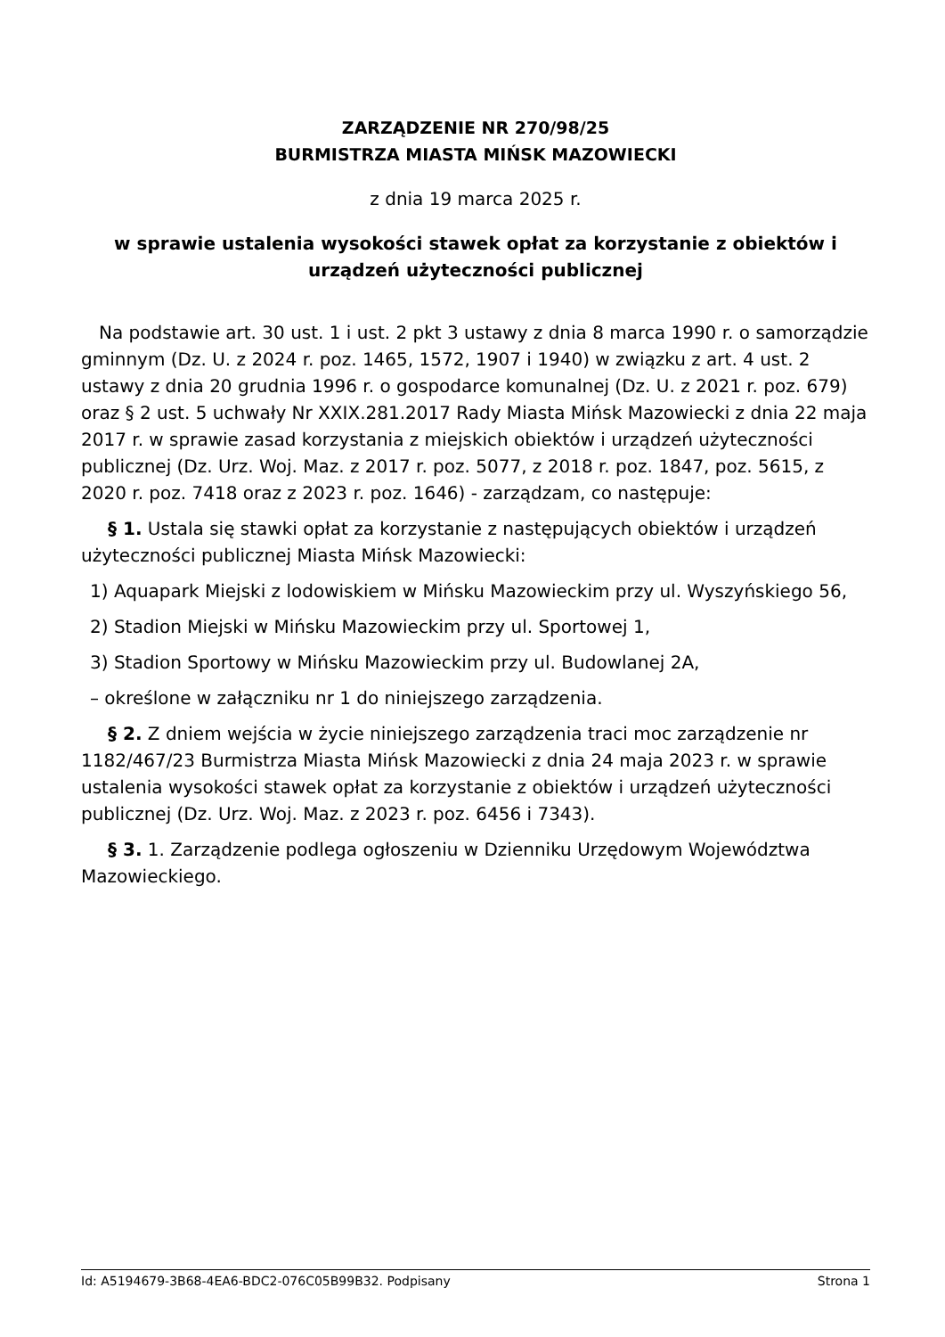ZARZĄDZENIE NR 270/98/25
BURMISTRZA MIASTA MIŃSK MAZOWIECKI
z dnia 19 marca 2025 r.
w sprawie ustalenia wysokości stawek opłat za korzystanie z obiektów i urządzeń użyteczności publicznej
Na podstawie art. 30 ust. 1 i ust. 2 pkt 3 ustawy z dnia 8 marca 1990 r. o samorządzie gminnym (Dz. U. z 2024 r. poz. 1465, 1572, 1907 i 1940) w związku z art. 4 ust. 2 ustawy z dnia 20 grudnia 1996 r. o gospodarce komunalnej (Dz. U. z 2021 r. poz. 679) oraz § 2 ust. 5 uchwały Nr XXIX.281.2017 Rady Miasta Mińsk Mazowiecki z dnia 22 maja 2017 r. w sprawie zasad korzystania z miejskich obiektów i urządzeń użyteczności publicznej (Dz. Urz. Woj. Maz. z 2017 r. poz. 5077, z 2018 r. poz. 1847, poz. 5615, z 2020 r. poz. 7418 oraz z 2023 r. poz. 1646) - zarządzam, co następuje:
§ 1. Ustala się stawki opłat za korzystanie z następujących obiektów i urządzeń użyteczności publicznej Miasta Mińsk Mazowiecki:
1) Aquapark Miejski z lodowiskiem w Mińsku Mazowieckim przy ul. Wyszyńskiego 56,
2) Stadion Miejski w Mińsku Mazowieckim przy ul. Sportowej 1,
3) Stadion Sportowy w Mińsku Mazowieckim przy ul. Budowlanej 2A,
– określone w załączniku nr 1 do niniejszego zarządzenia.
§ 2. Z dniem wejścia w życie niniejszego zarządzenia traci moc zarządzenie nr 1182/467/23 Burmistrza Miasta Mińsk Mazowiecki z dnia 24 maja 2023 r. w sprawie ustalenia wysokości stawek opłat za korzystanie z obiektów i urządzeń użyteczności publicznej (Dz. Urz. Woj. Maz. z 2023 r. poz. 6456 i 7343).
§ 3. 1. Zarządzenie podlega ogłoszeniu w Dzienniku Urzędowym Województwa Mazowieckiego.
Id: A5194679-3B68-4EA6-BDC2-076C05B99B32. Podpisany Strona 1